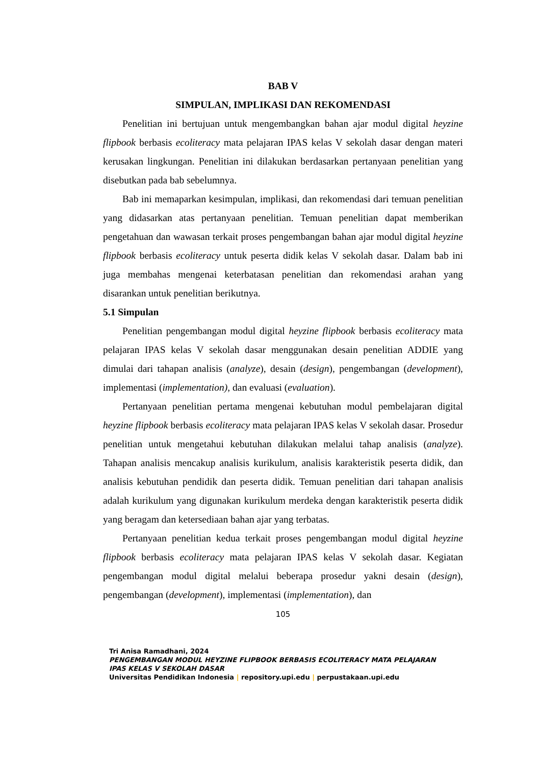BAB V
SIMPULAN, IMPLIKASI DAN REKOMENDASI
Penelitian ini bertujuan untuk mengembangkan bahan ajar modul digital heyzine flipbook berbasis ecoliteracy mata pelajaran IPAS kelas V sekolah dasar dengan materi kerusakan lingkungan. Penelitian ini dilakukan berdasarkan pertanyaan penelitian yang disebutkan pada bab sebelumnya.
Bab ini memaparkan kesimpulan, implikasi, dan rekomendasi dari temuan penelitian yang didasarkan atas pertanyaan penelitian. Temuan penelitian dapat memberikan pengetahuan dan wawasan terkait proses pengembangan bahan ajar modul digital heyzine flipbook berbasis ecoliteracy untuk peserta didik kelas V sekolah dasar. Dalam bab ini juga membahas mengenai keterbatasan penelitian dan rekomendasi arahan yang disarankan untuk penelitian berikutnya.
5.1 Simpulan
Penelitian pengembangan modul digital heyzine flipbook berbasis ecoliteracy mata pelajaran IPAS kelas V sekolah dasar menggunakan desain penelitian ADDIE yang dimulai dari tahapan analisis (analyze), desain (design), pengembangan (development), implementasi (implementation), dan evaluasi (evaluation).
Pertanyaan penelitian pertama mengenai kebutuhan modul pembelajaran digital heyzine flipbook berbasis ecoliteracy mata pelajaran IPAS kelas V sekolah dasar. Prosedur penelitian untuk mengetahui kebutuhan dilakukan melalui tahap analisis (analyze). Tahapan analisis mencakup analisis kurikulum, analisis karakteristik peserta didik, dan analisis kebutuhan pendidik dan peserta didik. Temuan penelitian dari tahapan analisis adalah kurikulum yang digunakan kurikulum merdeka dengan karakteristik peserta didik yang beragam dan ketersediaan bahan ajar yang terbatas.
Pertanyaan penelitian kedua terkait proses pengembangan modul digital heyzine flipbook berbasis ecoliteracy mata pelajaran IPAS kelas V sekolah dasar. Kegiatan pengembangan modul digital melalui beberapa prosedur yakni desain (design), pengembangan (development), implementasi (implementation), dan
105
Tri Anisa Ramadhani, 2024
PENGEMBANGAN MODUL HEYZINE FLIPBOOK BERBASIS ECOLITERACY MATA PELAJARAN
IPAS KELAS V SEKOLAH DASAR
Universitas Pendidikan Indonesia | repository.upi.edu | perpustakaan.upi.edu